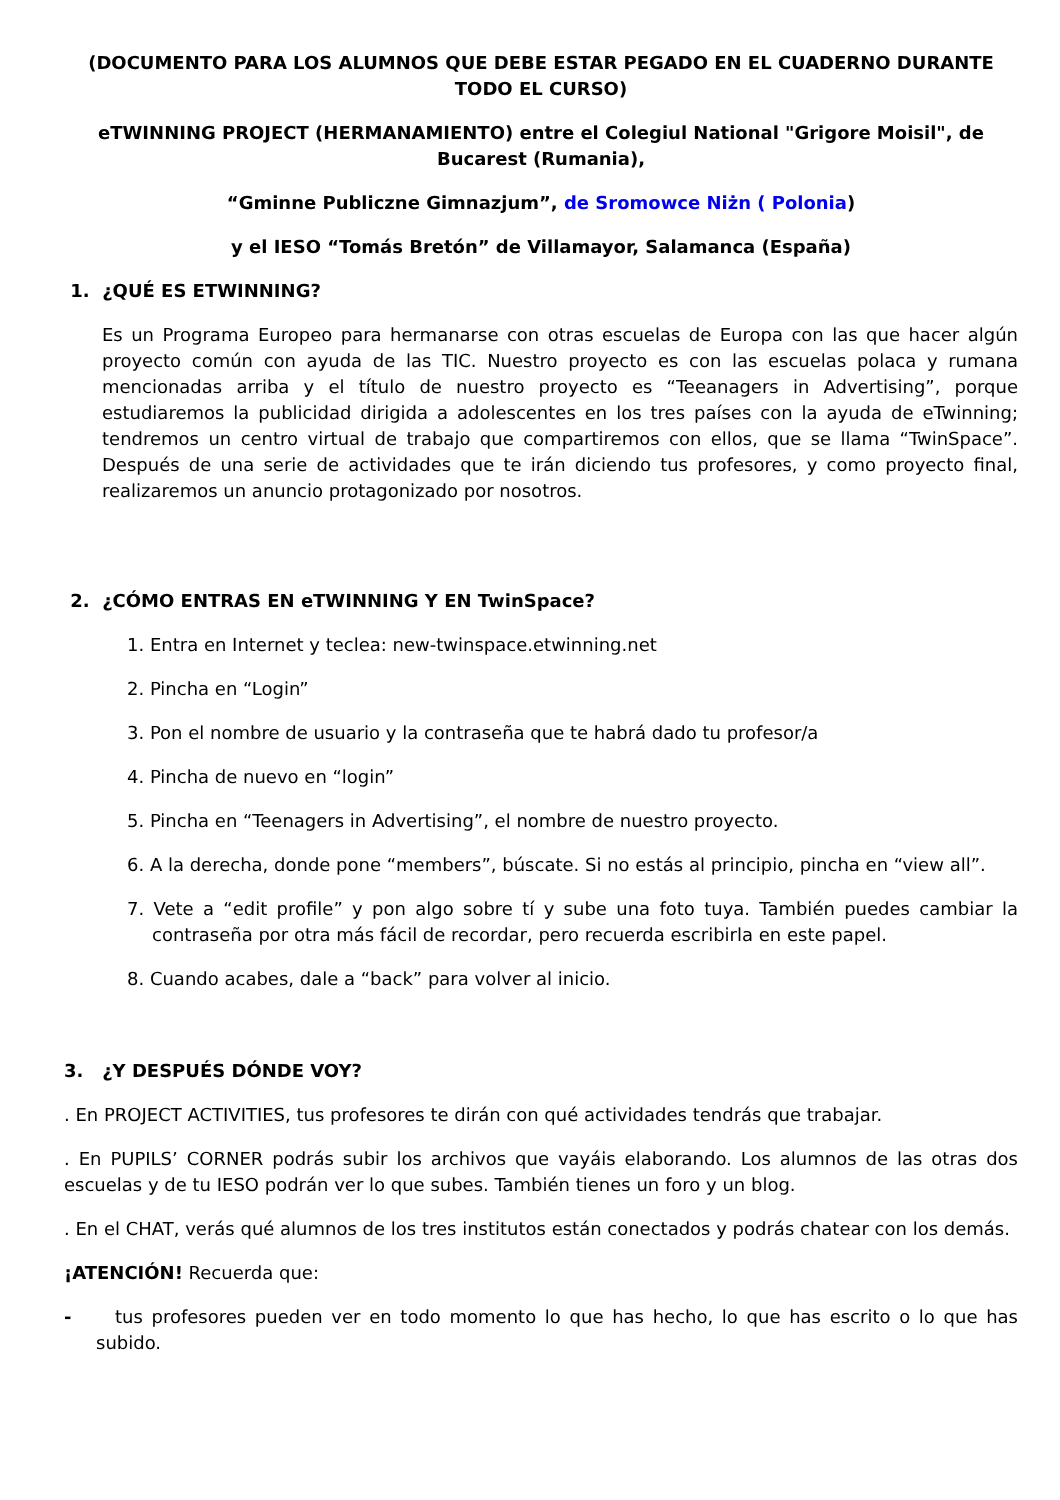(DOCUMENTO PARA LOS ALUMNOS QUE DEBE ESTAR PEGADO EN EL CUADERNO DURANTE TODO EL CURSO)
eTWINNING PROJECT (HERMANAMIENTO) entre el Colegiul National "Grigore Moisil", de Bucarest (Rumania),
“Gminne Publiczne Gimnazjum”, de Sromowce Niżn ( Polonia)
y el IESO “Tomás Bretón” de Villamayor, Salamanca (España)
1. ¿QUÉ ES ETWINNING?
Es un Programa Europeo para hermanarse con otras escuelas de Europa con las que hacer algún proyecto común con ayuda de las TIC. Nuestro proyecto es con las escuelas polaca y rumana mencionadas arriba y el título de nuestro proyecto es “Teeanagers in Advertising”, porque estudiaremos la publicidad dirigida a adolescentes en los tres países con la ayuda de eTwinning; tendremos un centro virtual de trabajo que compartiremos con ellos, que se llama “TwinSpace”. Después de una serie de actividades que te irán diciendo tus profesores, y como proyecto final, realizaremos un anuncio protagonizado por nosotros.
2. ¿CÓMO ENTRAS EN eTWINNING Y EN TwinSpace?
1. Entra en Internet y teclea: new-twinspace.etwinning.net
2. Pincha en “Login”
3. Pon el nombre de usuario y la contraseña que te habrá dado tu profesor/a
4. Pincha de nuevo en “login”
5. Pincha en “Teenagers in Advertising”, el nombre de nuestro proyecto.
6. A la derecha, donde pone “members”, búscate. Si no estás al principio, pincha en “view all”.
7. Vete a “edit profile” y pon algo sobre tí y sube una foto tuya. También puedes cambiar la contraseña por otra más fácil de recordar, pero recuerda escribirla en este papel.
8. Cuando acabes, dale a “back” para volver al inicio.
3. ¿Y DESPUÉS DÓNDE VOY?
. En PROJECT ACTIVITIES, tus profesores te dirán con qué actividades tendrás que trabajar.
. En PUPILS’ CORNER podrás subir los archivos que vayáis elaborando. Los alumnos de las otras dos escuelas y de tu IESO podrán ver lo que subes. También tienes un foro y un blog.
. En el CHAT, verás qué alumnos de los tres institutos están conectados y podrás chatear con los demás.
¡ATENCIÓN! Recuerda que:
- tus profesores pueden ver en todo momento lo que has hecho, lo que has escrito o lo que has subido.